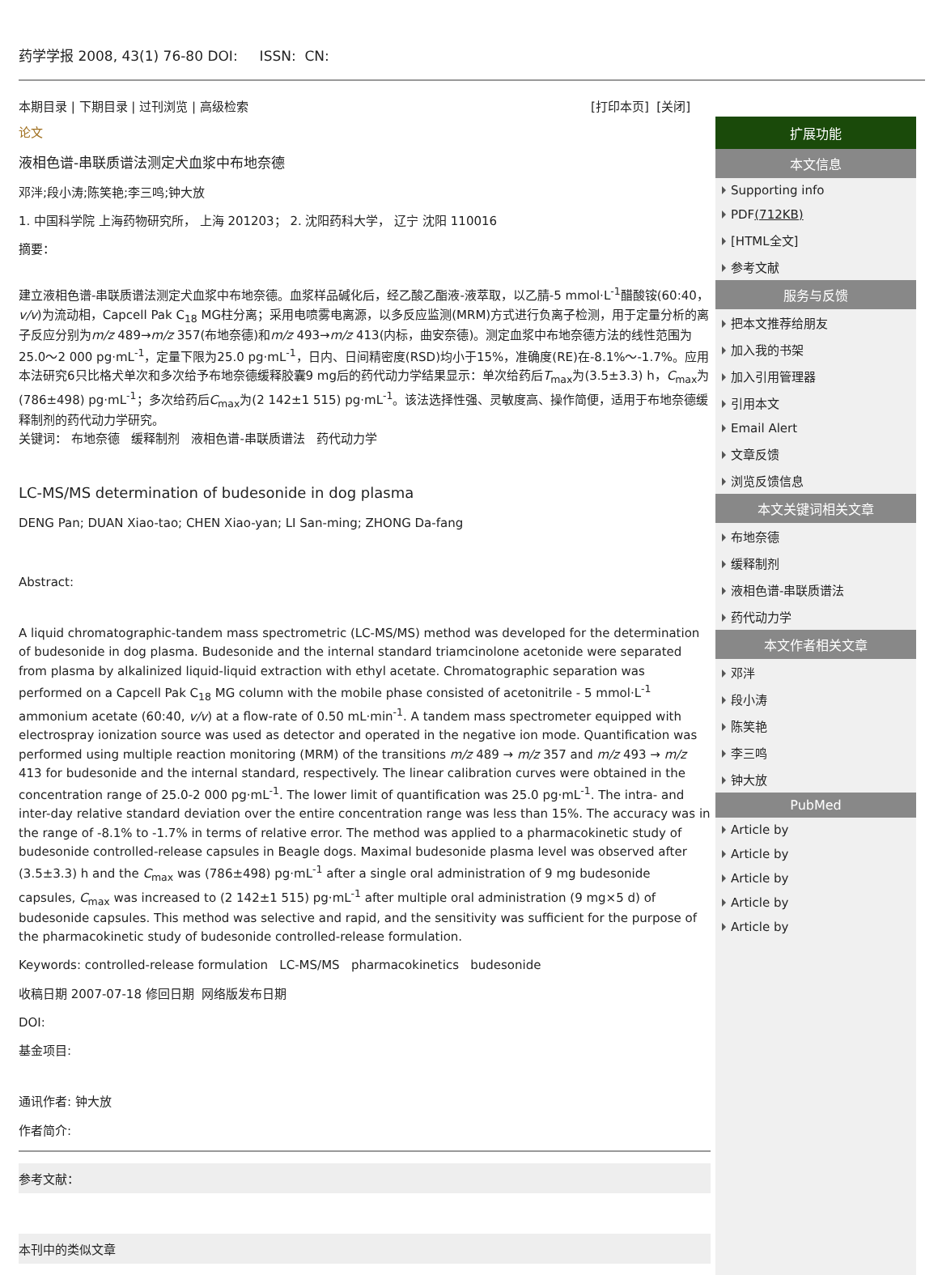药学学报 2008, 43(1) 76-80 DOI: ISSN: CN:
本期目录 | 下期目录 | 过刊浏览 | 高级检索 [打印本页] [关闭]
论文
液相色谱-串联质谱法测定犬血浆中布地奈德
邓泮;段小涛;陈笑艳;李三鸣;钟大放
1. 中国科学院 上海药物研究所， 上海 201203； 2. 沈阳药科大学， 辽宁 沈阳 110016
摘要：
建立液相色谱-串联质谱法测定犬血浆中布地奈德。血浆样品碱化后，经乙酸乙酯液-液萃取，以乙腈-5 mmol·L<sup>-1</sup>醋酸铵(60:40，v/v)为流动相，Capcell Pak C<sub>18</sub> MG柱分离；采用电喷雾电离源，以多反应监测(MRM)方式进行负离子检测，用于定量分析的离子反应分别为m/z 489→m/z 357(布地奈德)和m/z 493→m/z 413(内标，曲安奈德)。测定血浆中布地奈德方法的线性范围为25.0～2 000 pg·mL<sup>-1</sup>，定量下限为25.0 pg·mL<sup>-1</sup>，日内、日间精密度(RSD)均小于15%，准确度(RE)在-8.1%～-1.7%。应用本法研究6只比格犬单次和多次给予布地奈德缓释胶囊9 mg后的药代动力学结果显示：单次给药后T<sub>max</sub>为(3.5±3.3) h，C<sub>max</sub>为(786±498) pg·mL<sup>-1</sup>；多次给药后C<sub>max</sub>为(2 142±1 515) pg·mL<sup>-1</sup>。该法选择性强、灵敏度高、操作简便，适用于布地奈德缓释制剂的药代动力学研究。
关键词： 布地奈德 缓释制剂 液相色谱-串联质谱法 药代动力学
LC-MS/MS determination of budesonide in dog plasma
DENG Pan; DUAN Xiao-tao; CHEN Xiao-yan; LI San-ming; ZHONG Da-fang
Abstract:
A liquid chromatographic-tandem mass spectrometric (LC-MS/MS) method was developed for the determination of budesonide in dog plasma. Budesonide and the internal standard triamcinolone acetonide were separated from plasma by alkalinized liquid-liquid extraction with ethyl acetate. Chromatographic separation was performed on a Capcell Pak C<sub>18</sub> MG column with the mobile phase consisted of acetonitrile - 5 mmol·L<sup>-1</sup> ammonium acetate (60:40, v/v) at a flow-rate of 0.50 mL·min<sup>-1</sup>. A tandem mass spectrometer equipped with electrospray ionization source was used as detector and operated in the negative ion mode. Quantification was performed using multiple reaction monitoring (MRM) of the transitions m/z 489 → m/z 357 and m/z 493 → m/z 413 for budesonide and the internal standard, respectively. The linear calibration curves were obtained in the concentration range of 25.0-2 000 pg·mL<sup>-1</sup>. The lower limit of quantification was 25.0 pg·mL<sup>-1</sup>. The intra- and inter-day relative standard deviation over the entire concentration range was less than 15%. The accuracy was in the range of -8.1% to -1.7% in terms of relative error. The method was applied to a pharmacokinetic study of budesonide controlled-release capsules in Beagle dogs. Maximal budesonide plasma level was observed after (3.5±3.3) h and the C<sub>max</sub> was (786±498) pg·mL<sup>-1</sup> after a single oral administration of 9 mg budesonide capsules, C<sub>max</sub> was increased to (2 142±1 515) pg·mL<sup>-1</sup> after multiple oral administration (9 mg×5 d) of budesonide capsules. This method was selective and rapid, and the sensitivity was sufficient for the purpose of the pharmacokinetic study of budesonide controlled-release formulation.
Keywords: controlled-release formulation LC-MS/MS pharmacokinetics budesonide
收稿日期 2007-07-18 修回日期 网络版发布日期
DOI:
基金项目:
通讯作者: 钟大放
作者简介:
参考文献：
本刊中的类似文章
扩展功能
本文信息
Supporting info
PDF(712KB)
[HTML全文]
参考文献
服务与反馈
把本文推荐给朋友
加入我的书架
加入引用管理器
引用本文
Email Alert
文章反馈
浏览反馈信息
本文关键词相关文章
布地奈德
缓释制剂
液相色谱-串联质谱法
药代动力学
本文作者相关文章
邓泮
段小涛
陈笑艳
李三鸣
钟大放
PubMed
Article by
Article by
Article by
Article by
Article by